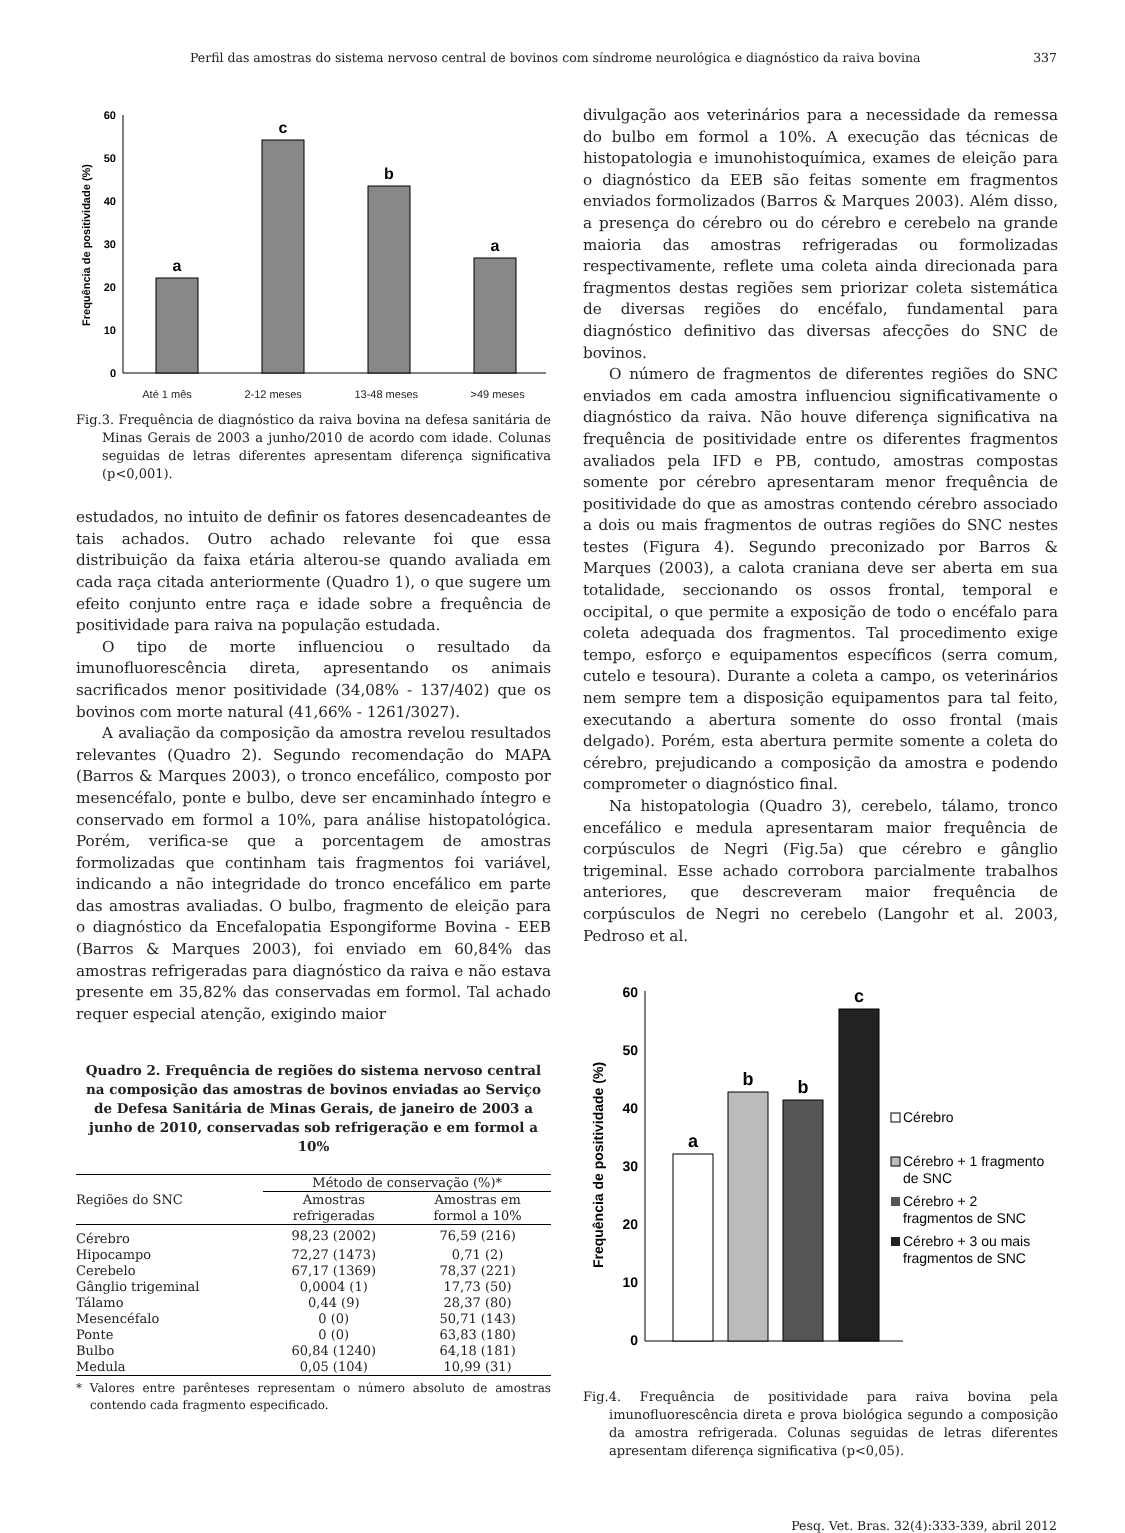Perfil das amostras do sistema nervoso central de bovinos com síndrome neurológica e diagnóstico da raiva bovina 337
60
50
40
30
20
10
0
Frequência de positividade (%)
a
c
b
a
Até 1 mês 2-12 meses 13-48 meses >49 meses
Fig.3. Frequência de diagnóstico da raiva bovina na defesa sanitária de Minas Gerais de 2003 a junho/2010 de acordo com idade. Colunas seguidas de letras diferentes apresentam diferença significativa (p<0,001).
estudados, no intuito de definir os fatores desencadeantes de tais achados. Outro achado relevante foi que essa distribuição da faixa etária alterou-se quando avaliada em cada raça citada anteriormente (Quadro 1), o que sugere um efeito conjunto entre raça e idade sobre a frequência de positividade para raiva na população estudada.
O tipo de morte influenciou o resultado da imunofluorescência direta, apresentando os animais sacrificados menor positividade (34,08% - 137/402) que os bovinos com morte natural (41,66% - 1261/3027).
A avaliação da composição da amostra revelou resultados relevantes (Quadro 2). Segundo recomendação do MAPA (Barros & Marques 2003), o tronco encefálico, composto por mesencéfalo, ponte e bulbo, deve ser encaminhado íntegro e conservado em formol a 10%, para análise histopatológica. Porém, verifica-se que a porcentagem de amostras formolizadas que continham tais fragmentos foi variável, indicando a não integridade do tronco encefálico em parte das amostras avaliadas. O bulbo, fragmento de eleição para o diagnóstico da Encefalopatia Espongiforme Bovina - EEB (Barros & Marques 2003), foi enviado em 60,84% das amostras refrigeradas para diagnóstico da raiva e não estava presente em 35,82% das conservadas em formol. Tal achado requer especial atenção, exigindo maior
Quadro 2. Frequência de regiões do sistema nervoso central na composição das amostras de bovinos enviadas ao Serviço de Defesa Sanitária de Minas Gerais, de janeiro de 2003 a junho de 2010, conservadas sob refrigeração e em formol a 10%
| Regiões do SNC | Método de conservação (%)* | |
| --- | --- | --- |
| | Amostras refrigeradas | Amostras em formol a 10% |
| Cérebro | 98,23 (2002) | 76,59 (216) |
| Hipocampo | 72,27 (1473) | 0,71 (2) |
| Cerebelo | 67,17 (1369) | 78,37 (221) |
| Gânglio trigeminal | 0,0004 (1) | 17,73 (50) |
| Tálamo | 0,44 (9) | 28,37 (80) |
| Mesencéfalo | 0 (0) | 50,71 (143) |
| Ponte | 0 (0) | 63,83 (180) |
| Bulbo | 60,84 (1240) | 64,18 (181) |
| Medula | 0,05 (104) | 10,99 (31) |
* Valores entre parênteses representam o número absoluto de amostras contendo cada fragmento especificado.
divulgação aos veterinários para a necessidade da remessa do bulbo em formol a 10%. A execução das técnicas de histopatologia e imunohistoquímica, exames de eleição para o diagnóstico da EEB são feitas somente em fragmentos enviados formolizados (Barros & Marques 2003). Além disso, a presença do cérebro ou do cérebro e cerebelo na grande maioria das amostras refrigeradas ou formolizadas respectivamente, reflete uma coleta ainda direcionada para fragmentos destas regiões sem priorizar coleta sistemática de diversas regiões do encéfalo, fundamental para diagnóstico definitivo das diversas afecções do SNC de bovinos.
O número de fragmentos de diferentes regiões do SNC enviados em cada amostra influenciou significativamente o diagnóstico da raiva. Não houve diferença significativa na frequência de positividade entre os diferentes fragmentos avaliados pela IFD e PB, contudo, amostras compostas somente por cérebro apresentaram menor frequência de positividade do que as amostras contendo cérebro associado a dois ou mais fragmentos de outras regiões do SNC nestes testes (Figura 4). Segundo preconizado por Barros & Marques (2003), a calota craniana deve ser aberta em sua totalidade, seccionando os ossos frontal, temporal e occipital, o que permite a exposição de todo o encéfalo para coleta adequada dos fragmentos. Tal procedimento exige tempo, esforço e equipamentos específicos (serra comum, cutelo e tesoura). Durante a coleta a campo, os veterinários nem sempre tem a disposição equipamentos para tal feito, executando a abertura somente do osso frontal (mais delgado). Porém, esta abertura permite somente a coleta do cérebro, prejudicando a composição da amostra e podendo comprometer o diagnóstico final.
Na histopatologia (Quadro 3), cerebelo, tálamo, tronco encefálico e medula apresentaram maior frequência de corpúsculos de Negri (Fig.5a) que cérebro e gânglio trigeminal. Esse achado corrobora parcialmente trabalhos anteriores, que descreveram maior frequência de corpúsculos de Negri no cerebelo (Langohr et al. 2003, Pedroso et al.
60
50
40
30
20
10
0
Frequência de positividade (%)
a
b
b
c
Cérebro
Cérebro + 1 fragmento
de SNC
Cérebro + 2
fragmentos de SNC
Cérebro + 3 ou mais
fragmentos de SNC
Fig.4. Frequência de positividade para raiva bovina pela imunofluorescência direta e prova biológica segundo a composição da amostra refrigerada. Colunas seguidas de letras diferentes apresentam diferença significativa (p<0,05).
Pesq. Vet. Bras. 32(4):333-339, abril 2012